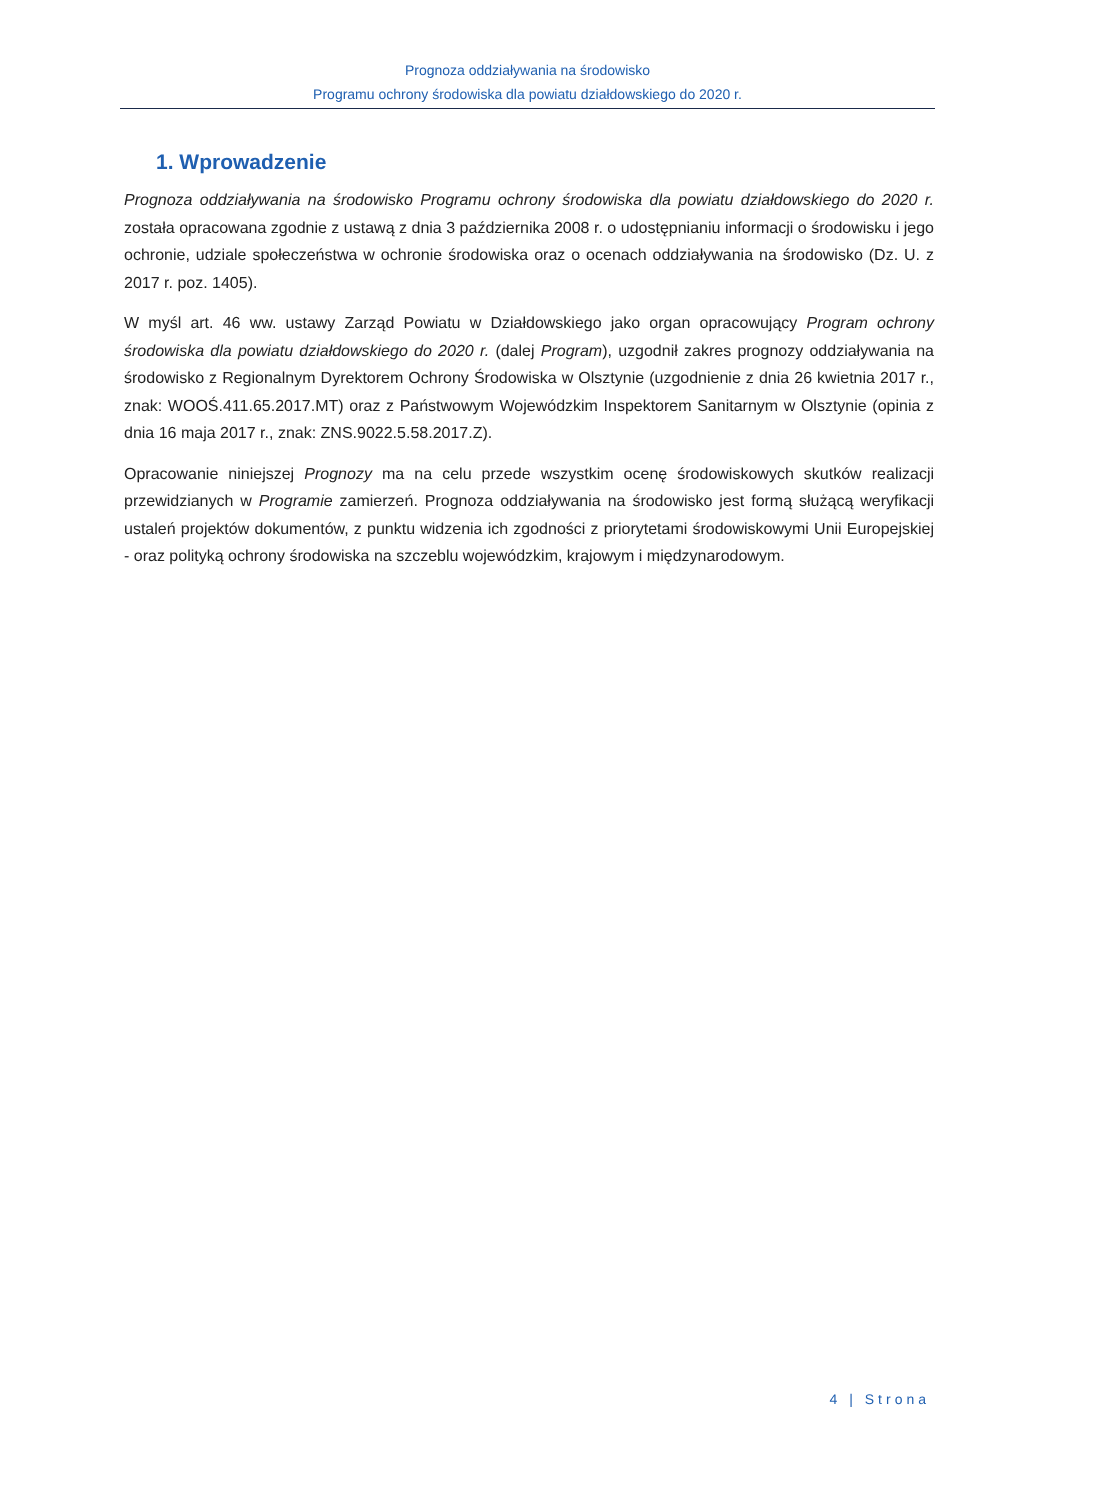Prognoza oddziaływania na środowisko
Programu ochrony środowiska dla powiatu działdowskiego do 2020 r.
1. Wprowadzenie
Prognoza oddziaływania na środowisko Programu ochrony środowiska dla powiatu działdowskiego do 2020 r. została opracowana zgodnie z ustawą z dnia 3 października 2008 r. o udostępnianiu informacji o środowisku i jego ochronie, udziale społeczeństwa w ochronie środowiska oraz o ocenach oddziaływania na środowisko (Dz. U. z 2017 r. poz. 1405).
W myśl art. 46 ww. ustawy Zarząd Powiatu w Działdowskiego jako organ opracowujący Program ochrony środowiska dla powiatu działdowskiego do 2020 r. (dalej Program), uzgodnił zakres prognozy oddziaływania na środowisko z Regionalnym Dyrektorem Ochrony Środowiska w Olsztynie (uzgodnienie z dnia 26 kwietnia 2017 r., znak: WOOŚ.411.65.2017.MT) oraz z Państwowym Wojewódzkim Inspektorem Sanitarnym w Olsztynie (opinia z dnia 16 maja 2017 r., znak: ZNS.9022.5.58.2017.Z).
Opracowanie niniejszej Prognozy ma na celu przede wszystkim ocenę środowiskowych skutków realizacji przewidzianych w Programie zamierzeń. Prognoza oddziaływania na środowisko jest formą służącą weryfikacji ustaleń projektów dokumentów, z punktu widzenia ich zgodności z priorytetami środowiskowymi Unii Europejskiej - oraz polityką ochrony środowiska na szczeblu wojewódzkim, krajowym i międzynarodowym.
4 | Strona